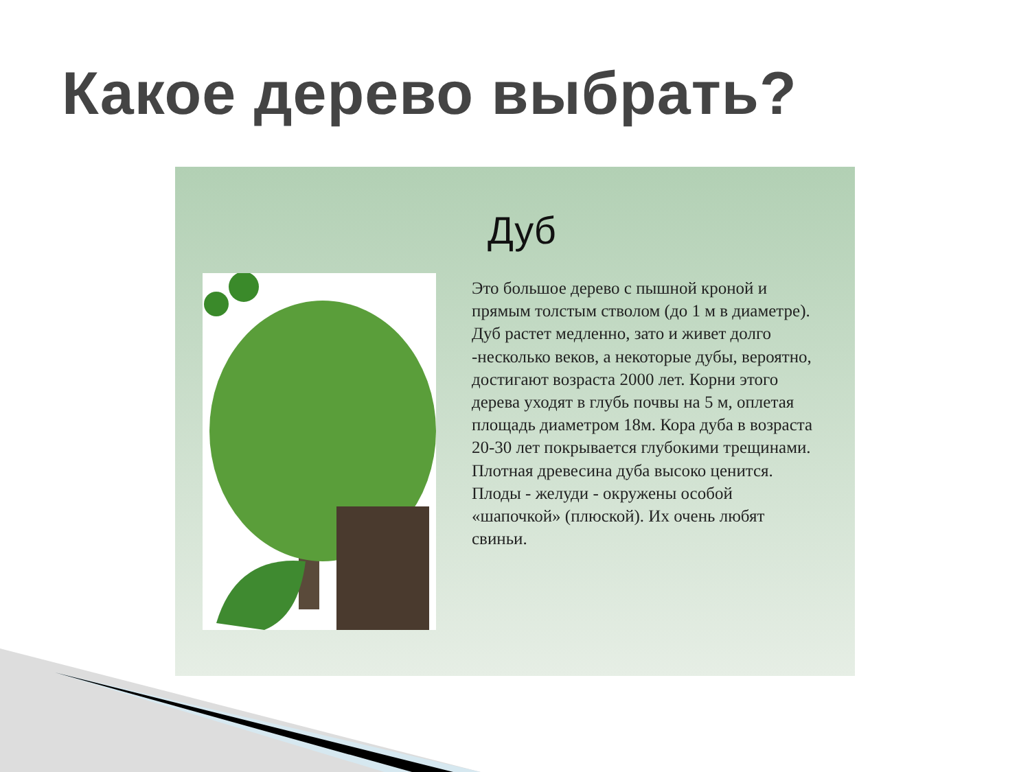Какое дерево выбрать?
Дуб
Это большое дерево с пышной кроной и прямым толстым стволом (до 1 м в диаметре). Дуб растет медленно, зато и живет долго -несколько веков, а некоторые дубы, вероятно, достигают возраста 2000 лет. Корни этого дерева уходят в глубь почвы на 5 м, оплетая площадь диаметром 18м. Кора дуба в возраста 20-30 лет покрывается глубокими трещинами. Плотная древесина дуба высоко ценится. Плоды - желуди - окружены особой «шапочкой» (плюской). Их очень любят свиньи.